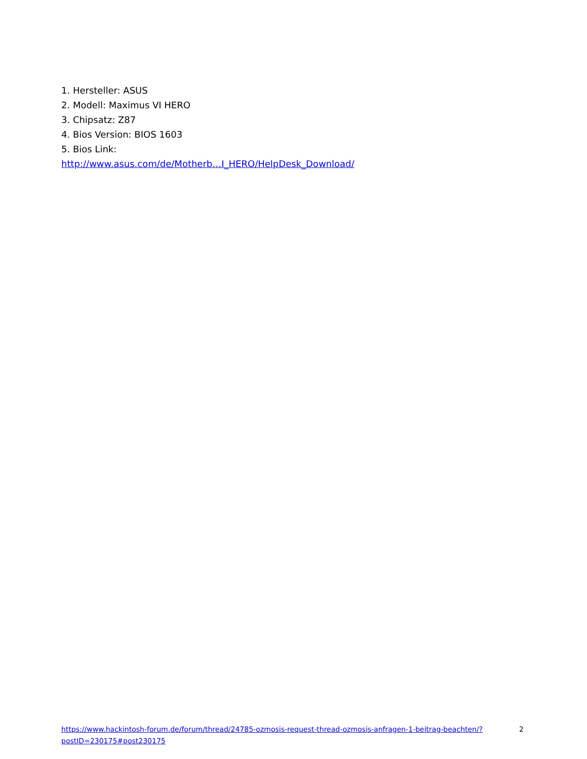1. Hersteller: ASUS
2. Modell: Maximus VI HERO
3. Chipsatz: Z87
4. Bios Version: BIOS 1603
5. Bios Link:
http://www.asus.com/de/Motherb…I_HERO/HelpDesk_Download/
https://www.hackintosh-forum.de/forum/thread/24785-ozmosis-request-thread-ozmosis-anfragen-1-beitrag-beachten/?postID=230175#post230175
2